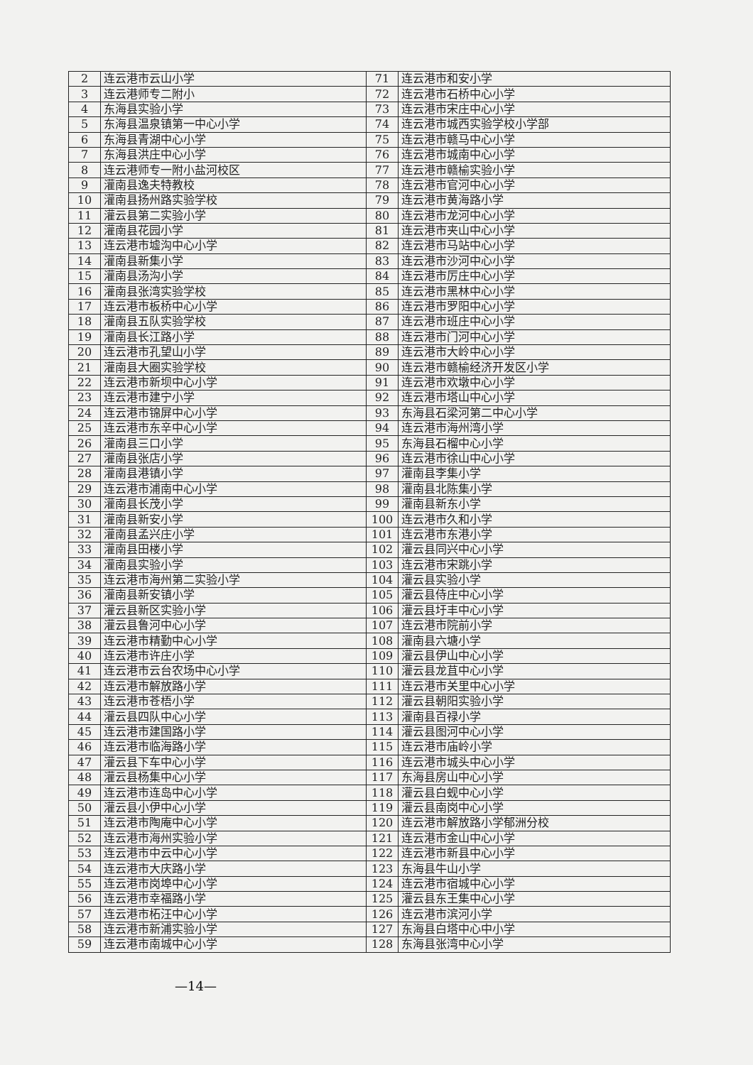| 2 | 连云港市云山小学 | 71 | 连云港市和安小学 |
| 3 | 连云港师专二附小 | 72 | 连云港市石桥中心小学 |
| 4 | 东海县实验小学 | 73 | 连云港市宋庄中心小学 |
| 5 | 东海县温泉镇第一中心小学 | 74 | 连云港市城西实验学校小学部 |
| 6 | 东海县青湖中心小学 | 75 | 连云港市赣马中心小学 |
| 7 | 东海县洪庄中心小学 | 76 | 连云港市城南中心小学 |
| 8 | 连云港师专一附小盐河校区 | 77 | 连云港市赣榆实验小学 |
| 9 | 灌南县逸夫特教校 | 78 | 连云港市官河中心小学 |
| 10 | 灌南县扬州路实验学校 | 79 | 连云港市黄海路小学 |
| 11 | 灌云县第二实验小学 | 80 | 连云港市龙河中心小学 |
| 12 | 灌南县花园小学 | 81 | 连云港市夹山中心小学 |
| 13 | 连云港市墟沟中心小学 | 82 | 连云港市马站中心小学 |
| 14 | 灌南县新集小学 | 83 | 连云港市沙河中心小学 |
| 15 | 灌南县汤沟小学 | 84 | 连云港市厉庄中心小学 |
| 16 | 灌南县张湾实验学校 | 85 | 连云港市黑林中心小学 |
| 17 | 连云港市板桥中心小学 | 86 | 连云港市罗阳中心小学 |
| 18 | 灌南县五队实验学校 | 87 | 连云港市班庄中心小学 |
| 19 | 灌南县长江路小学 | 88 | 连云港市门河中心小学 |
| 20 | 连云港市孔望山小学 | 89 | 连云港市大岭中心小学 |
| 21 | 灌南县大圈实验学校 | 90 | 连云港市赣榆经济开发区小学 |
| 22 | 连云港市新坝中心小学 | 91 | 连云港市欢墩中心小学 |
| 23 | 连云港市建宁小学 | 92 | 连云港市塔山中心小学 |
| 24 | 连云港市锦屏中心小学 | 93 | 东海县石梁河第二中心小学 |
| 25 | 连云港市东辛中心小学 | 94 | 连云港市海州湾小学 |
| 26 | 灌南县三口小学 | 95 | 东海县石榴中心小学 |
| 27 | 灌南县张店小学 | 96 | 连云港市徐山中心小学 |
| 28 | 灌南县港镇小学 | 97 | 灌南县李集小学 |
| 29 | 连云港市浦南中心小学 | 98 | 灌南县北陈集小学 |
| 30 | 灌南县长茂小学 | 99 | 灌南县新东小学 |
| 31 | 灌南县新安小学 | 100 | 连云港市久和小学 |
| 32 | 灌南县孟兴庄小学 | 101 | 连云港市东港小学 |
| 33 | 灌南县田楼小学 | 102 | 灌云县同兴中心小学 |
| 34 | 灌南县实验小学 | 103 | 连云港市宋跳小学 |
| 35 | 连云港市海州第二实验小学 | 104 | 灌云县实验小学 |
| 36 | 灌南县新安镇小学 | 105 | 灌云县侍庄中心小学 |
| 37 | 灌云县新区实验小学 | 106 | 灌云县圩丰中心小学 |
| 38 | 灌云县鲁河中心小学 | 107 | 连云港市院前小学 |
| 39 | 连云港市精勤中心小学 | 108 | 灌南县六塘小学 |
| 40 | 连云港市许庄小学 | 109 | 灌云县伊山中心小学 |
| 41 | 连云港市云台农场中心小学 | 110 | 灌云县龙苴中心小学 |
| 42 | 连云港市解放路小学 | 111 | 连云港市关里中心小学 |
| 43 | 连云港市苍梧小学 | 112 | 灌云县朝阳实验小学 |
| 44 | 灌云县四队中心小学 | 113 | 灌南县百禄小学 |
| 45 | 连云港市建国路小学 | 114 | 灌云县图河中心小学 |
| 46 | 连云港市临海路小学 | 115 | 连云港市庙岭小学 |
| 47 | 灌云县下车中心小学 | 116 | 连云港市城头中心小学 |
| 48 | 灌云县杨集中心小学 | 117 | 东海县房山中心小学 |
| 49 | 连云港市连岛中心小学 | 118 | 灌云县白蚬中心小学 |
| 50 | 灌云县小伊中心小学 | 119 | 灌云县南岗中心小学 |
| 51 | 连云港市陶庵中心小学 | 120 | 连云港市解放路小学郁洲分校 |
| 52 | 连云港市海州实验小学 | 121 | 连云港市金山中心小学 |
| 53 | 连云港市中云中心小学 | 122 | 连云港市新县中心小学 |
| 54 | 连云港市大庆路小学 | 123 | 东海县牛山小学 |
| 55 | 连云港市岗埠中心小学 | 124 | 连云港市宿城中心小学 |
| 56 | 连云港市幸福路小学 | 125 | 灌云县东王集中心小学 |
| 57 | 连云港市柘汪中心小学 | 126 | 连云港市滨河小学 |
| 58 | 连云港市新浦实验小学 | 127 | 东海县白塔中心中小学 |
| 59 | 连云港市南城中心小学 | 128 | 东海县张湾中心小学 |
—14—